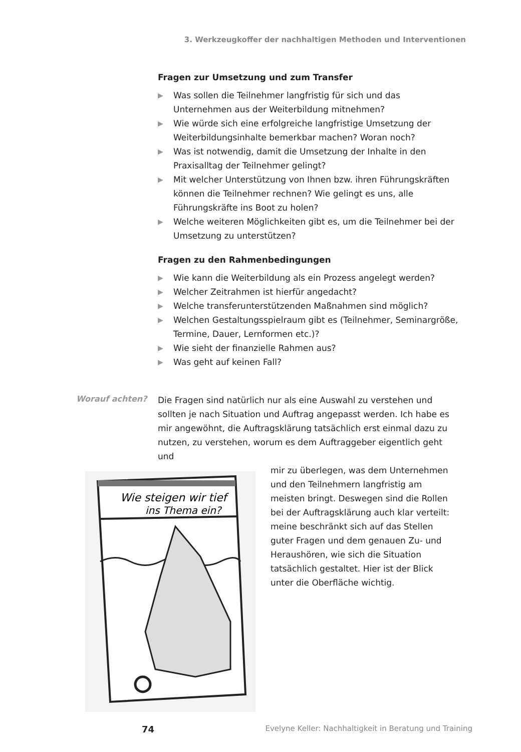3. Werkzeugkoffer der nachhaltigen Methoden und Interventionen
Fragen zur Umsetzung und zum Transfer
▶ Was sollen die Teilnehmer langfristig für sich und das Unternehmen aus der Weiterbildung mitnehmen?
▶ Wie würde sich eine erfolgreiche langfristige Umsetzung der Weiterbildungsinhalte bemerkbar machen? Woran noch?
▶ Was ist notwendig, damit die Umsetzung der Inhalte in den Praxisalltag der Teilnehmer gelingt?
▶ Mit welcher Unterstützung von Ihnen bzw. ihren Führungskräften können die Teilnehmer rechnen? Wie gelingt es uns, alle Führungskräfte ins Boot zu holen?
▶ Welche weiteren Möglichkeiten gibt es, um die Teilnehmer bei der Umsetzung zu unterstützen?
Fragen zu den Rahmenbedingungen
▶ Wie kann die Weiterbildung als ein Prozess angelegt werden?
▶ Welcher Zeitrahmen ist hierfür angedacht?
▶ Welche transferunterstützenden Maßnahmen sind möglich?
▶ Welchen Gestaltungsspielraum gibt es (Teilnehmer, Seminargröße, Termine, Dauer, Lernformen etc.)?
▶ Wie sieht der finanzielle Rahmen aus?
▶ Was geht auf keinen Fall?
Worauf achten?
Die Fragen sind natürlich nur als eine Auswahl zu verstehen und sollten je nach Situation und Auftrag angepasst werden. Ich habe es mir angewöhnt, die Auftragsklärung tatsächlich erst einmal dazu zu nutzen, zu verstehen, worum es dem Auftraggeber eigentlich geht und
mir zu überlegen, was dem Unternehmen und den Teilnehmern langfristig am meisten bringt. Deswegen sind die Rollen bei der Auftragsklärung auch klar verteilt: meine beschränkt sich auf das Stellen guter Fragen und dem genauen Zu- und Heraushören, wie sich die Situation tatsächlich gestaltet. Hier ist der Blick unter die Oberfläche wichtig.
Wie steigen wir tief
ins Thema ein?
74 Evelyne Keller: Nachhaltigkeit in Beratung und Training